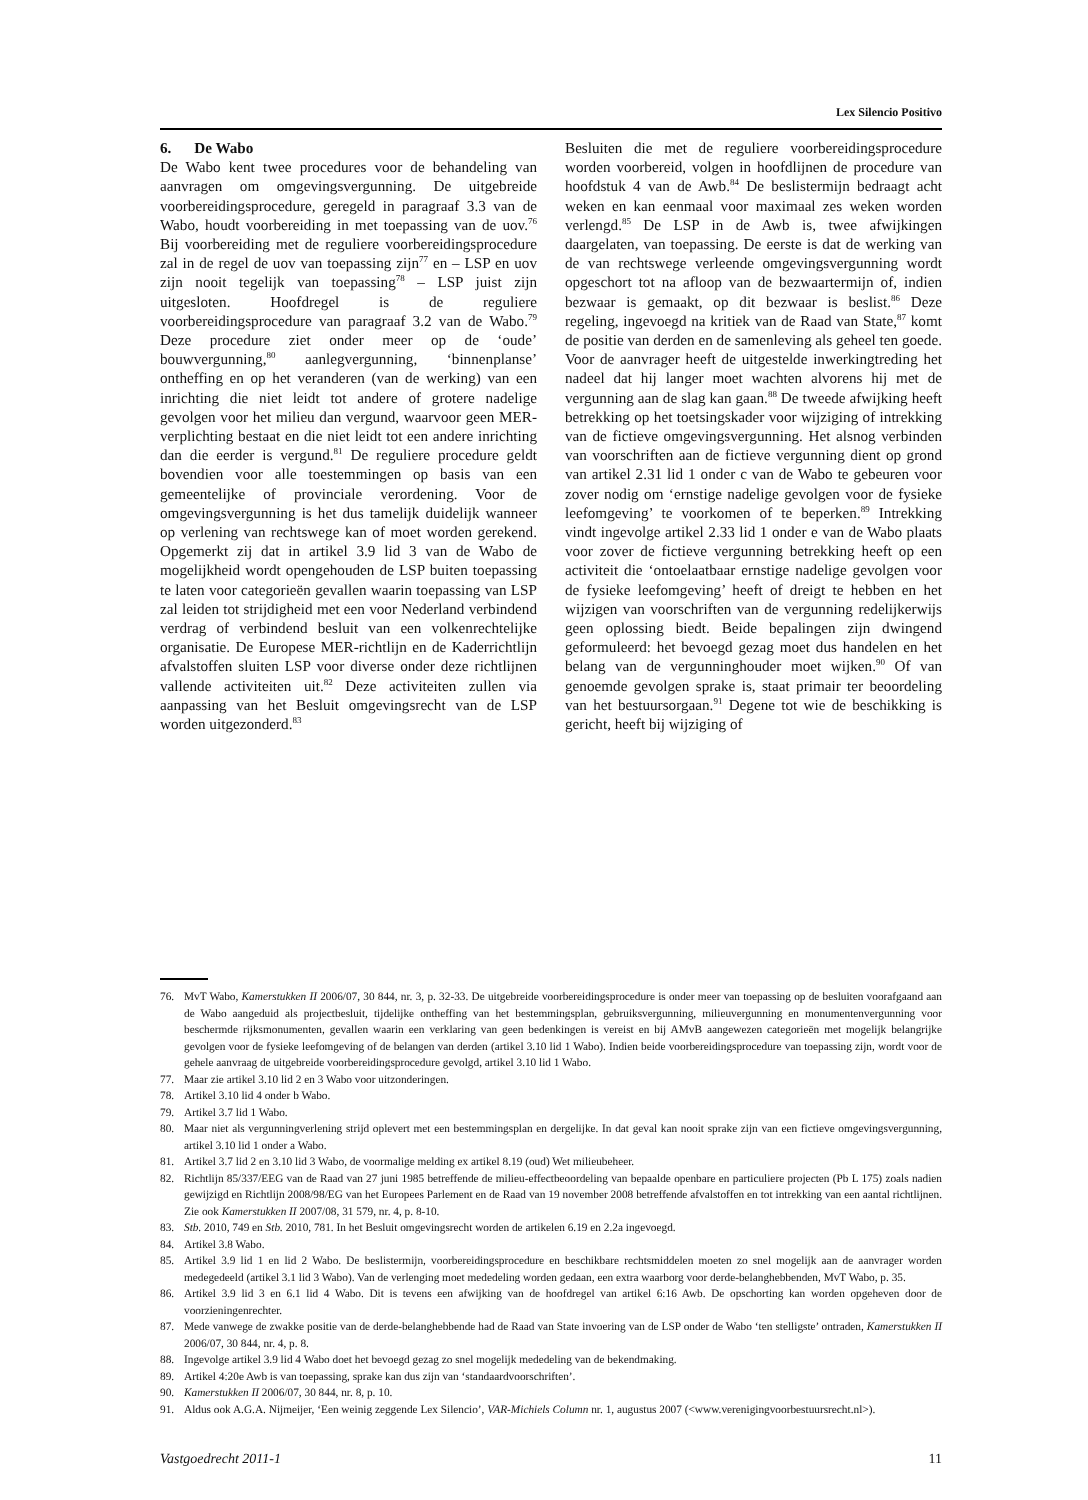Lex Silencio Positivo
6. De Wabo
De Wabo kent twee procedures voor de behandeling van aanvragen om omgevingsvergunning. De uitgebreide voorbereidingsprocedure, geregeld in paragraaf 3.3 van de Wabo, houdt voorbereiding in met toepassing van de uov.<sup>76</sup> Bij voorbereiding met de reguliere voorbereidingsprocedure zal in de regel de uov van toepassing zijn<sup>77</sup> en – LSP en uov zijn nooit tegelijk van toepassing<sup>78</sup> – LSP juist zijn uitgesloten. Hoofdregel is de reguliere voorbereidingsprocedure van paragraaf 3.2 van de Wabo.<sup>79</sup> Deze procedure ziet onder meer op de ‘oude’ bouwvergunning,<sup>80</sup> aanlegvergunning, ‘binnenplanse’ ontheffing en op het veranderen (van de werking) van een inrichting die niet leidt tot andere of grotere nadelige gevolgen voor het milieu dan vergund, waarvoor geen MER-verplichting bestaat en die niet leidt tot een andere inrichting dan die eerder is vergund.<sup>81</sup> De reguliere procedure geldt bovendien voor alle toestemmingen op basis van een gemeentelijke of provinciale verordening. Voor de omgevingsvergunning is het dus tamelijk duidelijk wanneer op verlening van rechtswege kan of moet worden gerekend. Opgemerkt zij dat in artikel 3.9 lid 3 van de Wabo de mogelijkheid wordt opengehouden de LSP buiten toepassing te laten voor categorieën gevallen waarin toepassing van LSP zal leiden tot strijdigheid met een voor Nederland verbindend verdrag of verbindend besluit van een volkenrechtelijke organisatie. De Europese MER-richtlijn en de Kaderrichtlijn afvalstoffen sluiten LSP voor diverse onder deze richtlijnen vallende activiteiten uit.<sup>82</sup> Deze activiteiten zullen via aanpassing van het Besluit omgevingsrecht van de LSP worden uitgezonderd.<sup>83</sup>
Besluiten die met de reguliere voorbereidingsprocedure worden voorbereid, volgen in hoofdlijnen de procedure van hoofdstuk 4 van de Awb.<sup>84</sup> De beslistermijn bedraagt acht weken en kan eenmaal voor maximaal zes weken worden verlengd.<sup>85</sup> De LSP in de Awb is, twee afwijkingen daargelaten, van toepassing. De eerste is dat de werking van de van rechtswege verleende omgevingsvergunning wordt opgeschort tot na afloop van de bezwaartermijn of, indien bezwaar is gemaakt, op dit bezwaar is beslist.<sup>86</sup> Deze regeling, ingevoegd na kritiek van de Raad van State,<sup>87</sup> komt de positie van derden en de samenleving als geheel ten goede. Voor de aanvrager heeft de uitgestelde inwerkingtreding het nadeel dat hij langer moet wachten alvorens hij met de vergunning aan de slag kan gaan.<sup>88</sup> De tweede afwijking heeft betrekking op het toetsingskader voor wijziging of intrekking van de fictieve omgevingsvergunning. Het alsnog verbinden van voorschriften aan de fictieve vergunning dient op grond van artikel 2.31 lid 1 onder c van de Wabo te gebeuren voor zover nodig om ‘ernstige nadelige gevolgen voor de fysieke leefomgeving’ te voorkomen of te beperken.<sup>89</sup> Intrekking vindt ingevolge artikel 2.33 lid 1 onder e van de Wabo plaats voor zover de fictieve vergunning betrekking heeft op een activiteit die ‘ontoelaatbaar ernstige nadelige gevolgen voor de fysieke leefomgeving’ heeft of dreigt te hebben en het wijzigen van voorschriften van de vergunning redelijkerwijs geen oplossing biedt. Beide bepalingen zijn dwingend geformuleerd: het bevoegd gezag moet dus handelen en het belang van de vergunninghouder moet wijken.<sup>90</sup> Of van genoemde gevolgen sprake is, staat primair ter beoordeling van het bestuursorgaan.<sup>91</sup> Degene tot wie de beschikking is gericht, heeft bij wijziging of
76. MvT Wabo, Kamerstukken II 2006/07, 30 844, nr. 3, p. 32-33. De uitgebreide voorbereidingsprocedure is onder meer van toepassing op de besluiten voorafgaand aan de Wabo aangeduid als projectbesluit, tijdelijke ontheffing van het bestemmingsplan, gebruiksvergunning, milieuvergunning en monumentenvergunning voor beschermde rijksmonumenten, gevallen waarin een verklaring van geen bedenkingen is vereist en bij AMvB aangewezen categorieën met mogelijk belangrijke gevolgen voor de fysieke leefomgeving of de belangen van derden (artikel 3.10 lid 1 Wabo). Indien beide voorbereidingsprocedure van toepassing zijn, wordt voor de gehele aanvraag de uitgebreide voorbereidingsprocedure gevolgd, artikel 3.10 lid 1 Wabo.
77. Maar zie artikel 3.10 lid 2 en 3 Wabo voor uitzonderingen.
78. Artikel 3.10 lid 4 onder b Wabo.
79. Artikel 3.7 lid 1 Wabo.
80. Maar niet als vergunningverlening strijd oplevert met een bestemmingsplan en dergelijke. In dat geval kan nooit sprake zijn van een fictieve omgevingsvergunning, artikel 3.10 lid 1 onder a Wabo.
81. Artikel 3.7 lid 2 en 3.10 lid 3 Wabo, de voormalige melding ex artikel 8.19 (oud) Wet milieubeheer.
82. Richtlijn 85/337/EEG van de Raad van 27 juni 1985 betreffende de milieu-effectbeoordeling van bepaalde openbare en particuliere projecten (Pb L 175) zoals nadien gewijzigd en Richtlijn 2008/98/EG van het Europees Parlement en de Raad van 19 november 2008 betreffende afvalstoffen en tot intrekking van een aantal richtlijnen. Zie ook Kamerstukken II 2007/08, 31 579, nr. 4, p. 8-10.
83. Stb. 2010, 749 en Stb. 2010, 781. In het Besluit omgevingsrecht worden de artikelen 6.19 en 2.2a ingevoegd.
84. Artikel 3.8 Wabo.
85. Artikel 3.9 lid 1 en lid 2 Wabo. De beslistermijn, voorbereidingsprocedure en beschikbare rechtsmiddelen moeten zo snel mogelijk aan de aanvrager worden medegedeeld (artikel 3.1 lid 3 Wabo). Van de verlenging moet mededeling worden gedaan, een extra waarborg voor derde-belanghebbenden, MvT Wabo, p. 35.
86. Artikel 3.9 lid 3 en 6.1 lid 4 Wabo. Dit is tevens een afwijking van de hoofdregel van artikel 6:16 Awb. De opschorting kan worden opgeheven door de voorzieningenrechter.
87. Mede vanwege de zwakke positie van de derde-belanghebbende had de Raad van State invoering van de LSP onder de Wabo ‘ten stelligste’ ontraden, Kamerstukken II 2006/07, 30 844, nr. 4, p. 8.
88. Ingevolge artikel 3.9 lid 4 Wabo doet het bevoegd gezag zo snel mogelijk mededeling van de bekendmaking.
89. Artikel 4:20e Awb is van toepassing, sprake kan dus zijn van ‘standaardvoorschriften’.
90. Kamerstukken II 2006/07, 30 844, nr. 8, p. 10.
91. Aldus ook A.G.A. Nijmeijer, ‘Een weinig zeggende Lex Silencio’, VAR-Michiels Column nr. 1, augustus 2007 (<www.verenigingvoorbestuursrecht.nl>).
Vastgoedrecht 2011-1 11